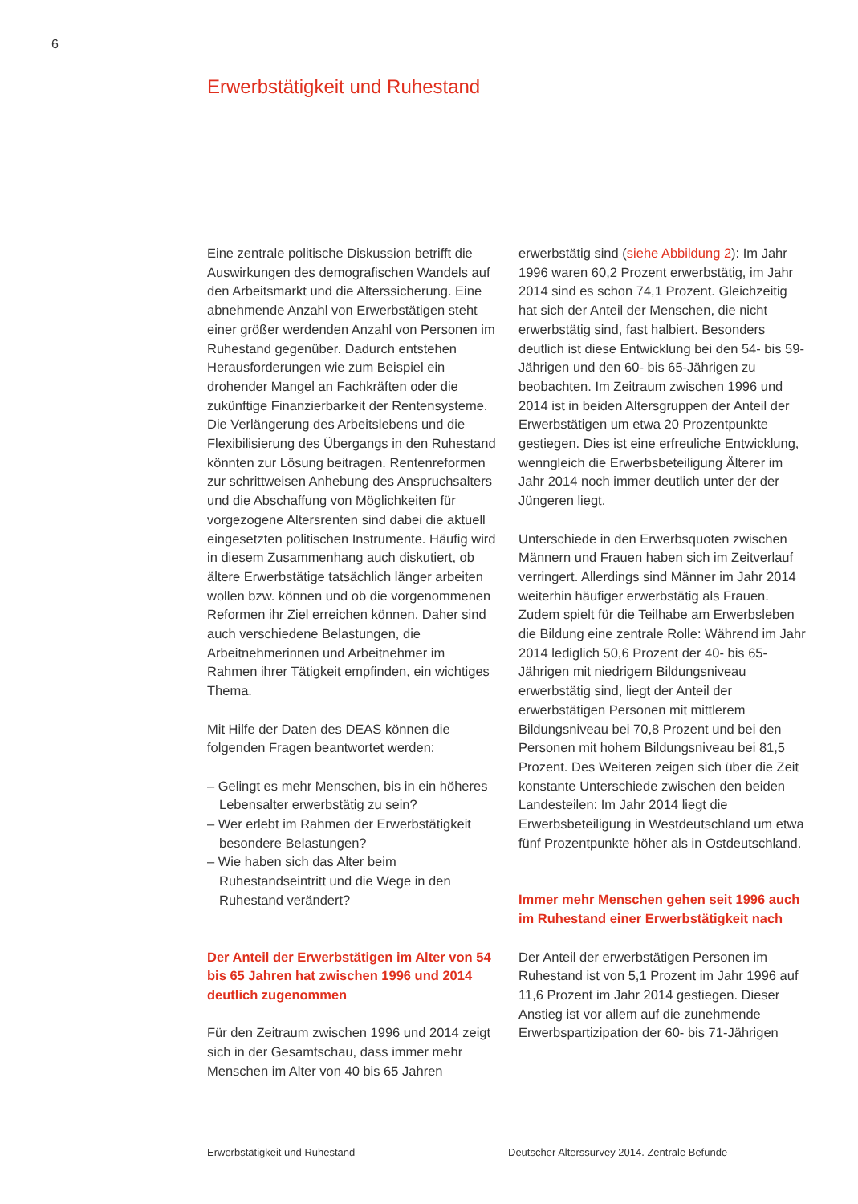6
Erwerbstätigkeit und Ruhestand
Eine zentrale politische Diskussion betrifft die Auswirkungen des demografischen Wandels auf den Arbeitsmarkt und die Alterssicherung. Eine abnehmende Anzahl von Erwerbstätigen steht einer größer werdenden Anzahl von Personen im Ruhestand gegenüber. Dadurch entstehen Herausforderungen wie zum Beispiel ein drohender Mangel an Fachkräften oder die zukünftige Finanzierbarkeit der Rentensysteme. Die Verlängerung des Arbeitslebens und die Flexibilisierung des Übergangs in den Ruhestand könnten zur Lösung beitragen. Rentenreformen zur schrittweisen Anhebung des Anspruchsalters und die Abschaffung von Möglichkeiten für vorgezogene Altersrenten sind dabei die aktuell eingesetzten politischen Instrumente. Häufig wird in diesem Zusammenhang auch diskutiert, ob ältere Erwerbstätige tatsächlich länger arbeiten wollen bzw. können und ob die vorgenommenen Reformen ihr Ziel erreichen können. Daher sind auch verschiedene Belastungen, die Arbeitnehmerinnen und Arbeitnehmer im Rahmen ihrer Tätigkeit empfinden, ein wichtiges Thema.
Mit Hilfe der Daten des DEAS können die folgenden Fragen beantwortet werden:
– Gelingt es mehr Menschen, bis in ein höheres Lebensalter erwerbstätig zu sein?
– Wer erlebt im Rahmen der Erwerbstätigkeit besondere Belastungen?
– Wie haben sich das Alter beim Ruhestandseintritt und die Wege in den Ruhestand verändert?
Der Anteil der Erwerbstätigen im Alter von 54 bis 65 Jahren hat zwischen 1996 und 2014 deutlich zugenommen
Für den Zeitraum zwischen 1996 und 2014 zeigt sich in der Gesamtschau, dass immer mehr Menschen im Alter von 40 bis 65 Jahren
erwerbstätig sind (siehe Abbildung 2): Im Jahr 1996 waren 60,2 Prozent erwerbstätig, im Jahr 2014 sind es schon 74,1 Prozent. Gleichzeitig hat sich der Anteil der Menschen, die nicht erwerbstätig sind, fast halbiert. Besonders deutlich ist diese Entwicklung bei den 54- bis 59-Jährigen und den 60- bis 65-Jährigen zu beobachten. Im Zeitraum zwischen 1996 und 2014 ist in beiden Altersgruppen der Anteil der Erwerbstätigen um etwa 20 Prozentpunkte gestiegen. Dies ist eine erfreuliche Entwicklung, wenngleich die Erwerbsbeteiligung Älterer im Jahr 2014 noch immer deutlich unter der der Jüngeren liegt.
Unterschiede in den Erwerbsquoten zwischen Männern und Frauen haben sich im Zeitverlauf verringert. Allerdings sind Männer im Jahr 2014 weiterhin häufiger erwerbstätig als Frauen. Zudem spielt für die Teilhabe am Erwerbsleben die Bildung eine zentrale Rolle: Während im Jahr 2014 lediglich 50,6 Prozent der 40- bis 65-Jährigen mit niedrigem Bildungsniveau erwerbstätig sind, liegt der Anteil der erwerbstätigen Personen mit mittlerem Bildungsniveau bei 70,8 Prozent und bei den Personen mit hohem Bildungsniveau bei 81,5 Prozent. Des Weiteren zeigen sich über die Zeit konstante Unterschiede zwischen den beiden Landesteilen: Im Jahr 2014 liegt die Erwerbsbeteiligung in Westdeutschland um etwa fünf Prozentpunkte höher als in Ostdeutschland.
Immer mehr Menschen gehen seit 1996 auch im Ruhestand einer Erwerbstätigkeit nach
Der Anteil der erwerbstätigen Personen im Ruhestand ist von 5,1 Prozent im Jahr 1996 auf 11,6 Prozent im Jahr 2014 gestiegen. Dieser Anstieg ist vor allem auf die zunehmende Erwerbspartizipation der 60- bis 71-Jährigen
Erwerbstätigkeit und Ruhestand Deutscher Alterssurvey 2014. Zentrale Befunde